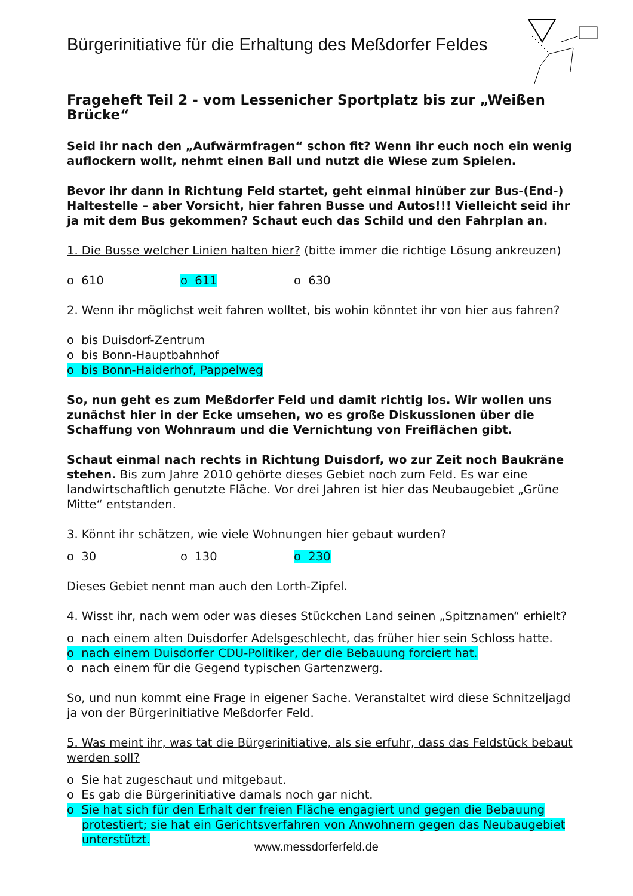Bürgerinitiative für die Erhaltung des Meßdorfer Feldes
Frageheft Teil 2 - vom Lessenicher Sportplatz bis zur „Weißen Brücke“
Seid ihr nach den „Aufwärmfragen“ schon fit? Wenn ihr euch noch ein wenig auflockern wollt, nehmt einen Ball und nutzt die Wiese zum Spielen.
Bevor ihr dann in Richtung Feld startet, geht einmal hinüber zur Bus-(End-) Haltestelle – aber Vorsicht, hier fahren Busse und Autos!!! Vielleicht seid ihr ja mit dem Bus gekommen? Schaut euch das Schild und den Fahrplan an.
1. Die Busse welcher Linien halten hier? (bitte immer die richtige Lösung ankreuzen)
o 610 o 611 o 630
2. Wenn ihr möglichst weit fahren wolltet, bis wohin könntet ihr von hier aus fahren?
o bis Duisdorf-Zentrum
o bis Bonn-Hauptbahnhof
o bis Bonn-Haiderhof, Pappelweg
So, nun geht es zum Meßdorfer Feld und damit richtig los. Wir wollen uns zunächst hier in der Ecke umsehen, wo es große Diskussionen über die Schaffung von Wohnraum und die Vernichtung von Freiflächen gibt.
Schaut einmal nach rechts in Richtung Duisdorf, wo zur Zeit noch Baukräne stehen. Bis zum Jahre 2010 gehörte dieses Gebiet noch zum Feld. Es war eine landwirtschaftlich genutzte Fläche. Vor drei Jahren ist hier das Neubaugebiet „Grüne Mitte“ entstanden.
3. Könnt ihr schätzen, wie viele Wohnungen hier gebaut wurden?
o 30 o 130 o 230
Dieses Gebiet nennt man auch den Lorth-Zipfel.
4. Wisst ihr, nach wem oder was dieses Stückchen Land seinen „Spitznamen“ erhielt?
o nach einem alten Duisdorfer Adelsgeschlecht, das früher hier sein Schloss hatte.
o nach einem Duisdorfer CDU-Politiker, der die Bebauung forciert hat.
o nach einem für die Gegend typischen Gartenzwerg.
So, und nun kommt eine Frage in eigener Sache. Veranstaltet wird diese Schnitzeljagd ja von der Bürgerinitiative Meßdorfer Feld.
5. Was meint ihr, was tat die Bürgerinitiative, als sie erfuhr, dass das Feldstück bebaut werden soll?
o Sie hat zugeschaut und mitgebaut.
o Es gab die Bürgerinitiative damals noch gar nicht.
o Sie hat sich für den Erhalt der freien Fläche engagiert und gegen die Bebauung protestiert; sie hat ein Gerichtsverfahren von Anwohnern gegen das Neubaugebiet unterstützt.
www.messdorferfeld.de